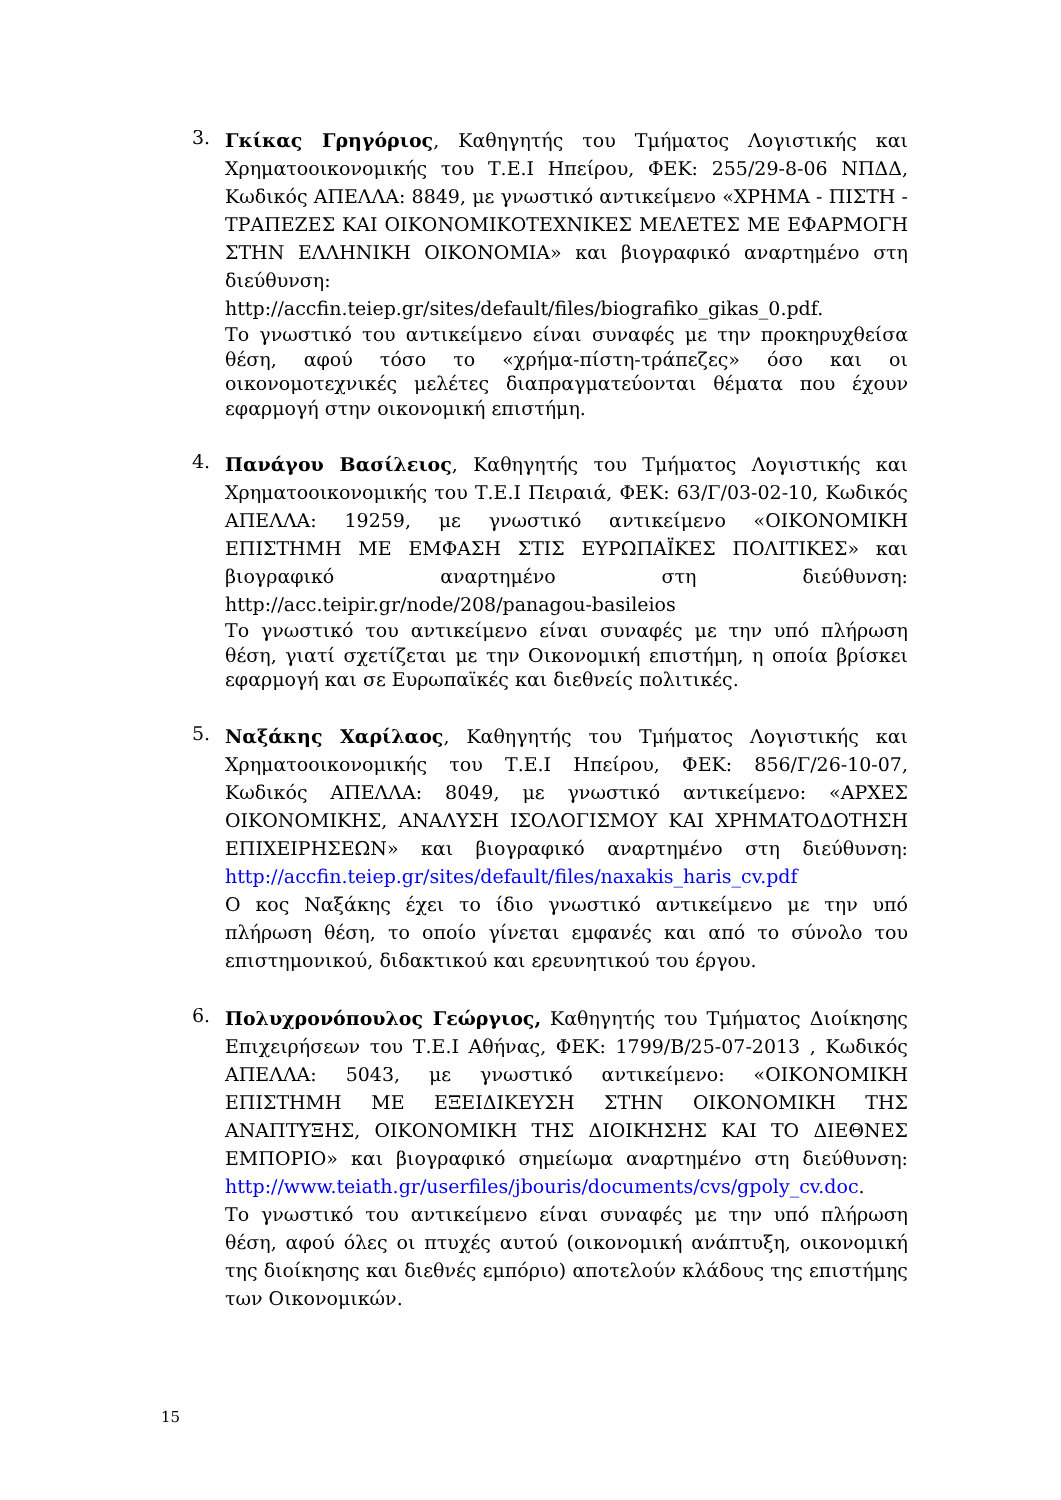3.
Γκίκας Γρηγόριος, Καθηγητής του Τμήματος Λογιστικής και Χρηματοοικονομικής του Τ.Ε.Ι Ηπείρου, ΦΕΚ: 255/29-8-06 ΝΠΔΔ, Κωδικός ΑΠΕΛΛΑ: 8849, με γνωστικό αντικείμενο «ΧΡΗΜΑ - ΠΙΣΤΗ - ΤΡΑΠΕΖΕΣ ΚΑΙ ΟΙΚΟΝΟΜΙΚΟΤΕΧΝΙΚΕΣ ΜΕΛΕΤΕΣ ΜΕ ΕΦΑΡΜΟΓΗ ΣΤΗΝ ΕΛΛΗΝΙΚΗ ΟΙΚΟΝΟΜΙΑ» και βιογραφικό αναρτημένο στη διεύθυνση: http://accfin.teiep.gr/sites/default/files/biografiko_gikas_0.pdf.
Το γνωστικό του αντικείμενο είναι συναφές με την προκηρυχθείσα θέση, αφού τόσο το «χρήμα-πίστη-τράπεζες» όσο και οι οικονομοτεχνικές μελέτες διαπραγματεύονται θέματα που έχουν εφαρμογή στην οικονομική επιστήμη.
4.
Πανάγου Βασίλειος, Καθηγητής του Τμήματος Λογιστικής και Χρηματοοικονομικής του Τ.Ε.Ι Πειραιά, ΦΕΚ: 63/Γ/03-02-10, Κωδικός ΑΠΕΛΛΑ: 19259, με γνωστικό αντικείμενο «ΟΙΚΟΝΟΜΙΚΗ ΕΠΙΣΤΗΜΗ ΜΕ ΕΜΦΑΣΗ ΣΤΙΣ ΕΥΡΩΠΑΪΚΕΣ ΠΟΛΙΤΙΚΕΣ» και βιογραφικό αναρτημένο στη διεύθυνση: http://acc.teipir.gr/node/208/panagou-basileios
Το γνωστικό του αντικείμενο είναι συναφές με την υπό πλήρωση θέση, γιατί σχετίζεται με την Οικονομική επιστήμη, η οποία βρίσκει εφαρμογή και σε Ευρωπαϊκές και διεθνείς πολιτικές.
5.
Ναξάκης Χαρίλαος, Καθηγητής του Τμήματος Λογιστικής και Χρηματοοικονομικής του Τ.Ε.Ι Ηπείρου, ΦΕΚ: 856/Γ/26-10-07, Κωδικός ΑΠΕΛΛΑ: 8049, με γνωστικό αντικείμενο: «ΑΡΧΕΣ ΟΙΚΟΝΟΜΙΚΗΣ, ΑΝΑΛΥΣΗ ΙΣΟΛΟΓΙΣΜΟΥ ΚΑΙ ΧΡΗΜΑΤΟΔΟΤΗΣΗ ΕΠΙΧΕΙΡΗΣΕΩΝ» και βιογραφικό αναρτημένο στη διεύθυνση: http://accfin.teiep.gr/sites/default/files/naxakis_haris_cv.pdf
Ο κος Ναξάκης έχει το ίδιο γνωστικό αντικείμενο με την υπό πλήρωση θέση, το οποίο γίνεται εμφανές και από το σύνολο του επιστημονικού, διδακτικού και ερευνητικού του έργου.
6.
Πολυχρονόπουλος Γεώργιος, Καθηγητής του Τμήματος Διοίκησης Επιχειρήσεων του Τ.Ε.Ι Αθήνας, ΦΕΚ: 1799/Β/25-07-2013 , Κωδικός ΑΠΕΛΛΑ: 5043, με γνωστικό αντικείμενο: «ΟΙΚΟΝΟΜΙΚΗ ΕΠΙΣΤΗΜΗ ΜΕ ΕΞΕΙΔΙΚΕΥΣΗ ΣΤΗΝ ΟΙΚΟΝΟΜΙΚΗ ΤΗΣ ΑΝΑΠΤΥΞΗΣ, ΟΙΚΟΝΟΜΙΚΗ ΤΗΣ ΔΙΟΙΚΗΣΗΣ ΚΑΙ ΤΟ ΔΙΕΘΝΕΣ ΕΜΠΟΡΙΟ» και βιογραφικό σημείωμα αναρτημένο στη διεύθυνση: http://www.teiath.gr/userfiles/jbouris/documents/cvs/gpoly_cv.doc.
Το γνωστικό του αντικείμενο είναι συναφές με την υπό πλήρωση θέση, αφού όλες οι πτυχές αυτού (οικονομική ανάπτυξη, οικονομική της διοίκησης και διεθνές εμπόριο) αποτελούν κλάδους της επιστήμης των Οικονομικών.
15